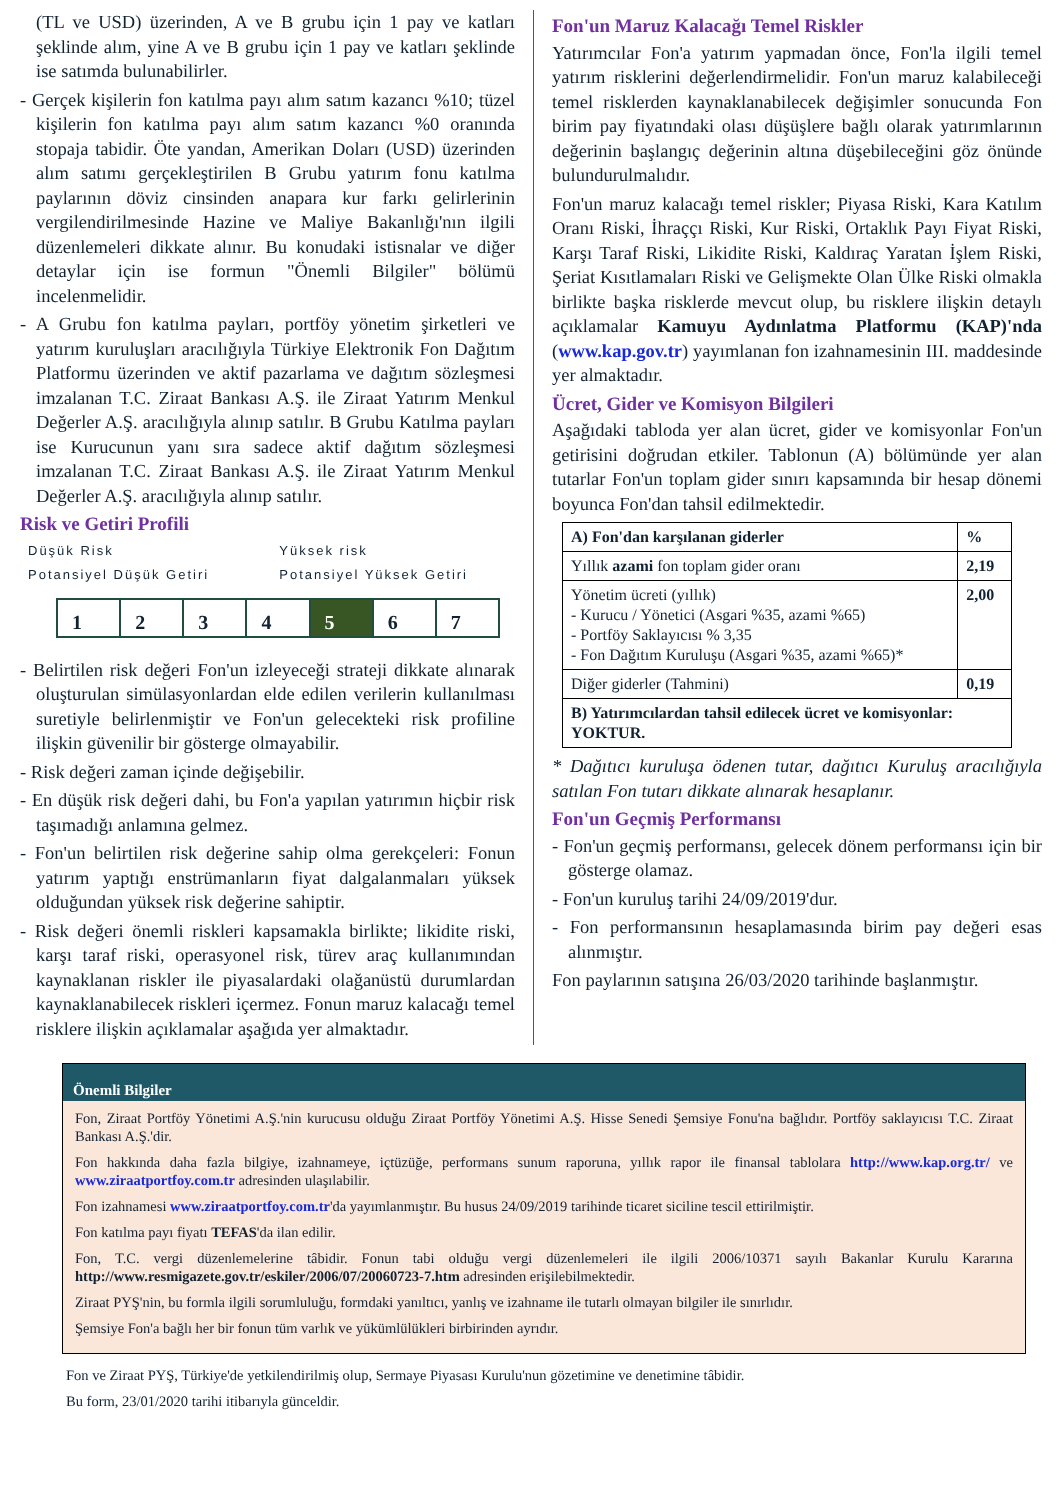(TL ve USD) üzerinden, A ve B grubu için 1 pay ve katları şeklinde alım, yine A ve B grubu için 1 pay ve katları şeklinde ise satımda bulunabilirler.
- Gerçek kişilerin fon katılma payı alım satım kazancı %10; tüzel kişilerin fon katılma payı alım satım kazancı %0 oranında stopaja tabidir. Öte yandan, Amerikan Doları (USD) üzerinden alım satımı gerçekleştirilen B Grubu yatırım fonu katılma paylarının döviz cinsinden anapara kur farkı gelirlerinin vergilendirilmesinde Hazine ve Maliye Bakanlığı'nın ilgili düzenlemeleri dikkate alınır. Bu konudaki istisnalar ve diğer detaylar için ise formun "Önemli Bilgiler" bölümü incelenmelidir.
- A Grubu fon katılma payları, portföy yönetim şirketleri ve yatırım kuruluşları aracılığıyla Türkiye Elektronik Fon Dağıtım Platformu üzerinden ve aktif pazarlama ve dağıtım sözleşmesi imzalanan T.C. Ziraat Bankası A.Ş. ile Ziraat Yatırım Menkul Değerler A.Ş. aracılığıyla alınıp satılır. B Grubu Katılma payları ise Kurucunun yanı sıra sadece aktif dağıtım sözleşmesi imzalanan T.C. Ziraat Bankası A.Ş. ile Ziraat Yatırım Menkul Değerler A.Ş. aracılığıyla alınıp satılır.
Risk ve Getiri Profili
Düşük Risk
Potansiyel Düşük Getiri Yüksek risk
Potansiyel Yüksek Getiri
1 2 3 4 5 6 7
- Belirtilen risk değeri Fon'un izleyeceği strateji dikkate alınarak oluşturulan simülasyonlardan elde edilen verilerin kullanılması suretiyle belirlenmiştir ve Fon'un gelecekteki risk profiline ilişkin güvenilir bir gösterge olmayabilir.
- Risk değeri zaman içinde değişebilir.
- En düşük risk değeri dahi, bu Fon'a yapılan yatırımın hiçbir risk taşımadığı anlamına gelmez.
- Fon'un belirtilen risk değerine sahip olma gerekçeleri: Fonun yatırım yaptığı enstrümanların fiyat dalgalanmaları yüksek olduğundan yüksek risk değerine sahiptir.
- Risk değeri önemli riskleri kapsamakla birlikte; likidite riski, karşı taraf riski, operasyonel risk, türev araç kullanımından kaynaklanan riskler ile piyasalardaki olağanüstü durumlardan kaynaklanabilecek riskleri içermez. Fonun maruz kalacağı temel risklere ilişkin açıklamalar aşağıda yer almaktadır.
Fon'un Maruz Kalacağı Temel Riskler
Yatırımcılar Fon'a yatırım yapmadan önce, Fon'la ilgili temel yatırım risklerini değerlendirmelidir. Fon'un maruz kalabileceği temel risklerden kaynaklanabilecek değişimler sonucunda Fon birim pay fiyatındaki olası düşüşlere bağlı olarak yatırımlarının değerinin başlangıç değerinin altına düşebileceğini göz önünde bulundurulmalıdır.
Fon'un maruz kalacağı temel riskler; Piyasa Riski, Kara Katılım Oranı Riski, İhraççı Riski, Kur Riski, Ortaklık Payı Fiyat Riski, Karşı Taraf Riski, Likidite Riski, Kaldıraç Yaratan İşlem Riski, Şeriat Kısıtlamaları Riski ve Gelişmekte Olan Ülke Riski olmakla birlikte başka risklerde mevcut olup, bu risklere ilişkin detaylı açıklamalar Kamuyu Aydınlatma Platformu (KAP)'nda (www.kap.gov.tr) yayımlanan fon izahnamesinin III. maddesinde yer almaktadır.
Ücret, Gider ve Komisyon Bilgileri
Aşağıdaki tabloda yer alan ücret, gider ve komisyonlar Fon'un getirisini doğrudan etkiler. Tablonun (A) bölümünde yer alan tutarlar Fon'un toplam gider sınırı kapsamında bir hesap dönemi boyunca Fon'dan tahsil edilmektedir.
| A) Fon'dan karşılanan giderler | % |
| --- | --- |
| Yıllık azami fon toplam gider oranı | 2,19 |
| Yönetim ücreti (yıllık) - Kurucu / Yönetici (Asgari %35, azami %65) - Portföy Saklayıcısı % 3,35 - Fon Dağıtım Kuruluşu (Asgari %35, azami %65)* | 2,00 |
| Diğer giderler (Tahmini) | 0,19 |
| B) Yatırımcılardan tahsil edilecek ücret ve komisyonlar: YOKTUR. | |
* Dağıtıcı kuruluşa ödenen tutar, dağıtıcı Kuruluş aracılığıyla satılan Fon tutarı dikkate alınarak hesaplanır.
Fon'un Geçmiş Performansı
- Fon'un geçmiş performansı, gelecek dönem performansı için bir gösterge olamaz.
- Fon'un kuruluş tarihi 24/09/2019'dur.
- Fon performansının hesaplamasında birim pay değeri esas alınmıştır.
Fon paylarının satışına 26/03/2020 tarihinde başlanmıştır.
Önemli Bilgiler
Fon, Ziraat Portföy Yönetimi A.Ş.'nin kurucusu olduğu Ziraat Portföy Yönetimi A.Ş. Hisse Senedi Şemsiye Fonu'na bağlıdır. Portföy saklayıcısı T.C. Ziraat Bankası A.Ş.'dir.
Fon hakkında daha fazla bilgiye, izahnameye, içtüzüğe, performans sunum raporuna, yıllık rapor ile finansal tablolara http://www.kap.org.tr/ ve www.ziraatportfoy.com.tr adresinden ulaşılabilir.
Fon izahnamesi www.ziraatportfoy.com.tr'da yayımlanmıştır. Bu husus 24/09/2019 tarihinde ticaret siciline tescil ettirilmiştir.
Fon katılma payı fiyatı TEFAS'da ilan edilir.
Fon, T.C. vergi düzenlemelerine tâbidir. Fonun tabi olduğu vergi düzenlemeleri ile ilgili 2006/10371 sayılı Bakanlar Kurulu Kararına http://www.resmigazete.gov.tr/eskiler/2006/07/20060723-7.htm adresinden erişilebilmektedir.
Ziraat PYŞ'nin, bu formla ilgili sorumluluğu, formdaki yanıltıcı, yanlış ve izahname ile tutarlı olmayan bilgiler ile sınırlıdır.
Şemsiye Fon'a bağlı her bir fonun tüm varlık ve yükümlülükleri birbirinden ayrıdır.
Fon ve Ziraat PYŞ, Türkiye'de yetkilendirilmiş olup, Sermaye Piyasası Kurulu'nun gözetimine ve denetimine tâbidir.
Bu form, 23/01/2020 tarihi itibarıyla günceldir.